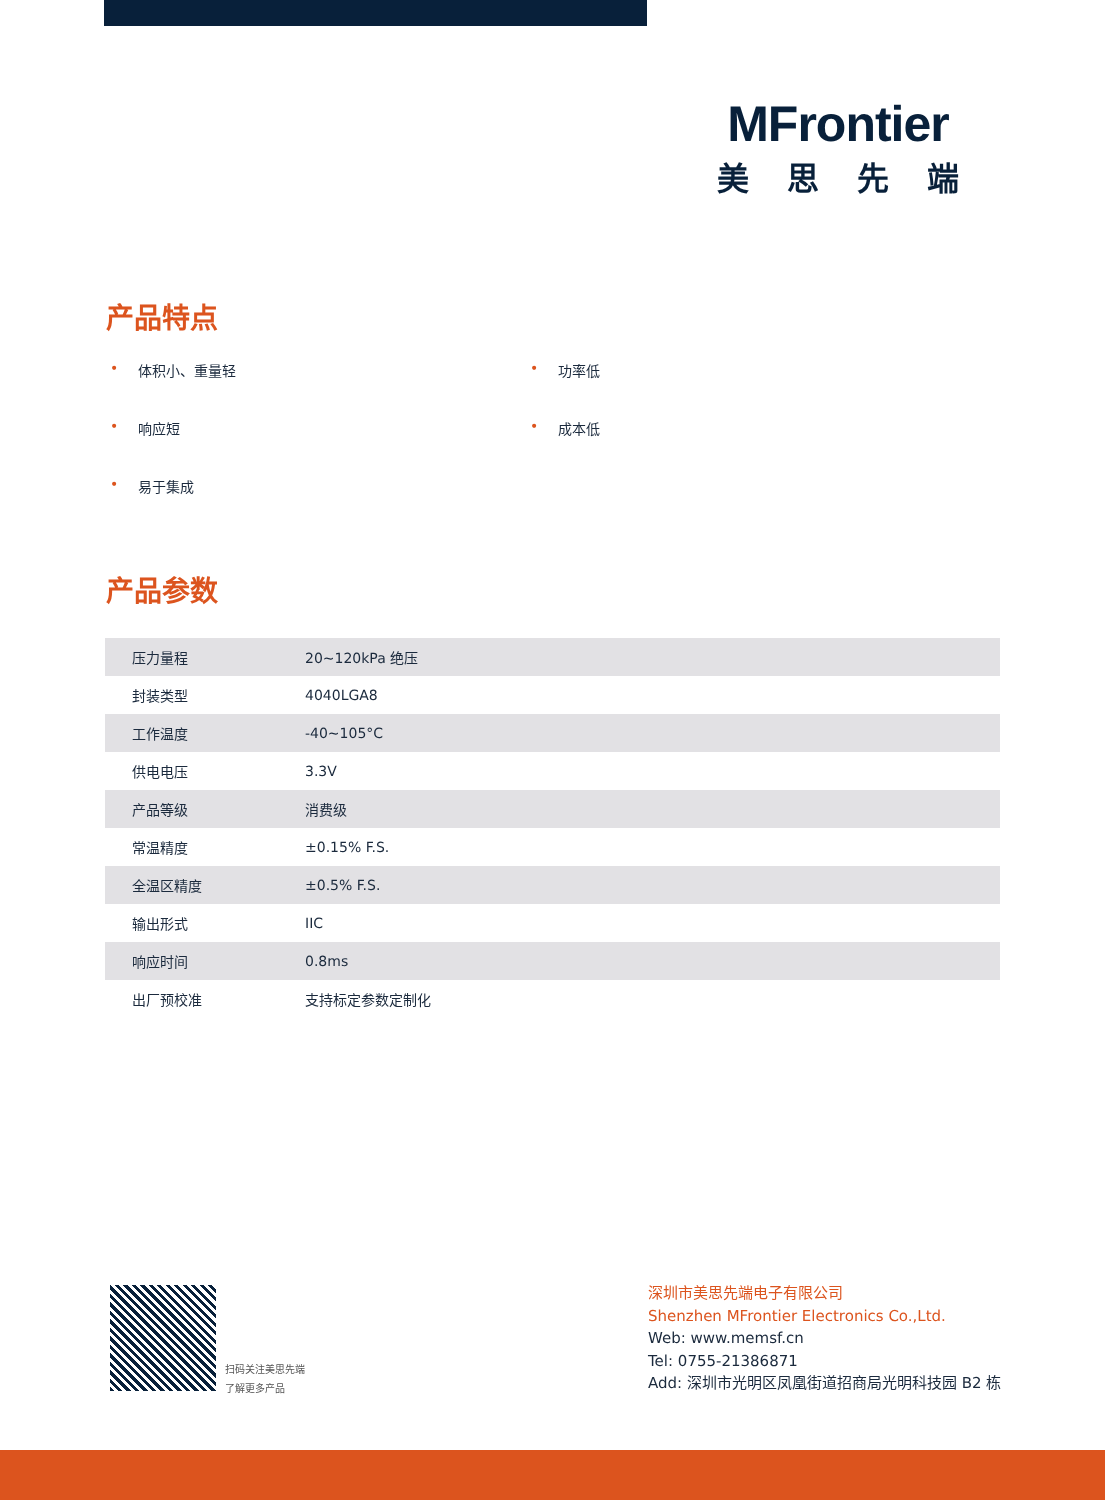MFrontier
美思先端
产品特点
• 体积小、重量轻
• 功率低
• 响应短
• 成本低
• 易于集成
产品参数
| 压力量程 | 20~120kPa 绝压 |
| 封装类型 | 4040LGA8 |
| 工作温度 | -40~105°C |
| 供电电压 | 3.3V |
| 产品等级 | 消费级 |
| 常温精度 | ±0.15% F.S. |
| 全温区精度 | ±0.5% F.S. |
| 输出形式 | IIC |
| 响应时间 | 0.8ms |
| 出厂预校准 | 支持标定参数定制化 |
扫码关注美思先端
了解更多产品
深圳市美思先端电子有限公司
Shenzhen MFrontier Electronics Co.,Ltd.
Web: www.memsf.cn
Tel: 0755-21386871
Add: 深圳市光明区凤凰街道招商局光明科技园 B2 栋